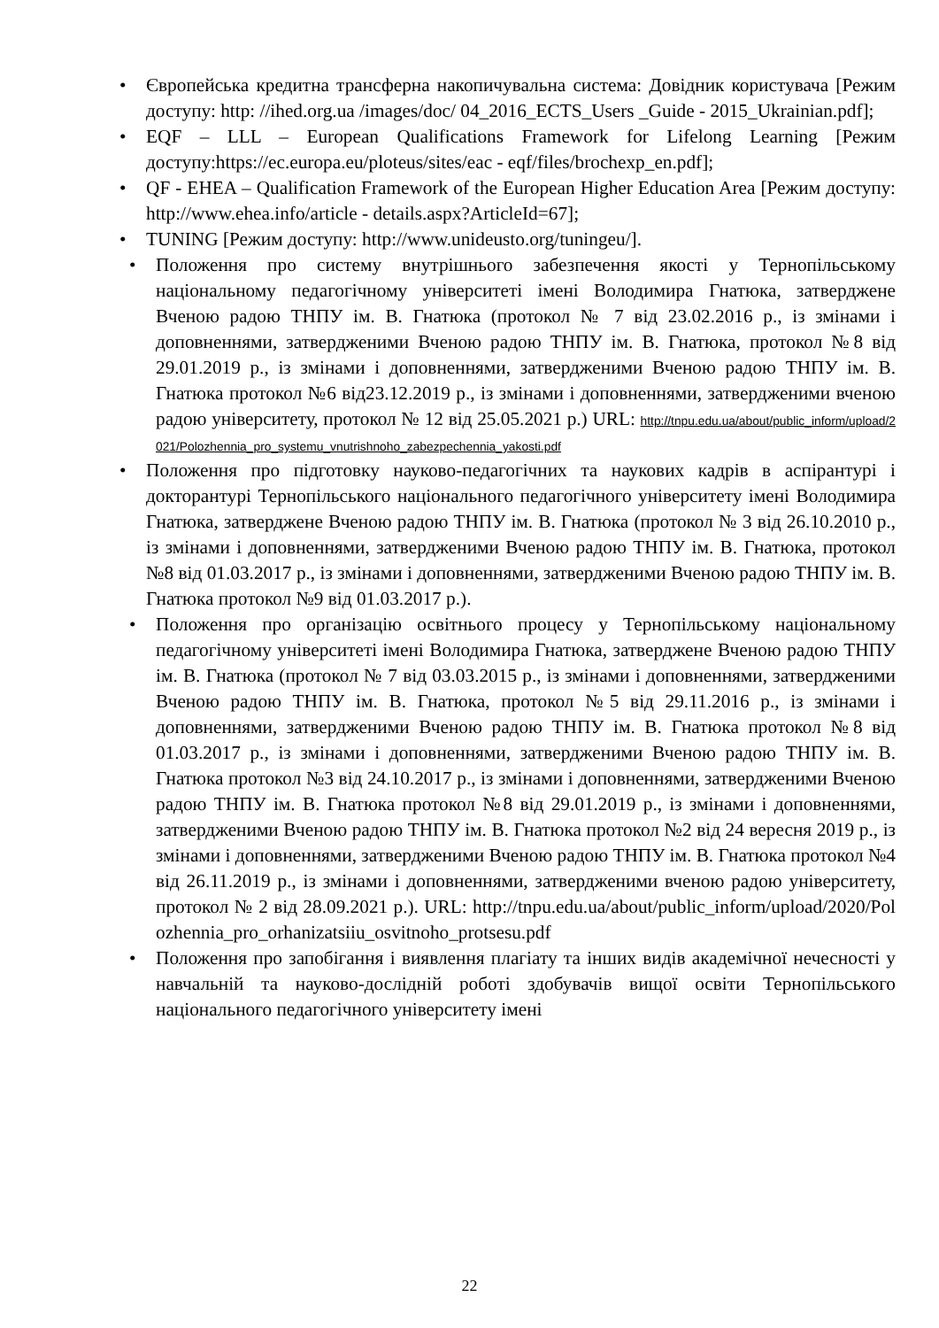• Європейська кредитна трансферна накопичувальна система: Довідник користувача [Режим доступу: http: //ihed.org.ua /images/doc/ 04_2016_ECTS_Users _Guide - 2015_Ukrainian.pdf];
• EQF – LLL – European Qualifications Framework for Lifelong Learning [Режим доступу:https://ec.europa.eu/ploteus/sites/eac - eqf/files/brochexp_en.pdf];
• QF - EHEA – Qualification Framework of the European Higher Education Area [Режим доступу: http://www.ehea.info/article - details.aspx?ArticleId=67];
• TUNING [Режим доступу: http://www.unideusto.org/tuningeu/].
• Положення про систему внутрішнього забезпечення якості у Тернопільському національному педагогічному університеті імені Володимира Гнатюка, затверджене Вченою радою ТНПУ ім. В. Гнатюка (протокол № 7 від 23.02.2016 р., із змінами і доповненнями, затвердженими Вченою радою ТНПУ ім. В. Гнатюка, протокол №8 від 29.01.2019 р., із змінами і доповненнями, затвердженими Вченою радою ТНПУ ім. В. Гнатюка протокол №6 від23.12.2019 р., із змінами і доповненнями, затвердженими вченою радою університету, протокол № 12 від 25.05.2021 р.) URL: http://tnpu.edu.ua/about/public_inform/upload/2021/Polozhennia_pro_systemu_vnutrishnoho_zabezpechennia_yakosti.pdf
• Положення про підготовку науково-педагогічних та наукових кадрів в аспірантурі і докторантурі Тернопільського національного педагогічного університету імені Володимира Гнатюка, затверджене Вченою радою ТНПУ ім. В. Гнатюка (протокол № 3 від 26.10.2010 р., із змінами і доповненнями, затвердженими Вченою радою ТНПУ ім. В. Гнатюка, протокол №8 від 01.03.2017 р., із змінами і доповненнями, затвердженими Вченою радою ТНПУ ім. В. Гнатюка протокол №9 від 01.03.2017 р.).
• Положення про організацію освітнього процесу у Тернопільському національному педагогічному університеті імені Володимира Гнатюка, затверджене Вченою радою ТНПУ ім. В. Гнатюка (протокол № 7 від 03.03.2015 р., із змінами і доповненнями, затвердженими Вченою радою ТНПУ ім. В. Гнатюка, протокол №5 від 29.11.2016 р., із змінами і доповненнями, затвердженими Вченою радою ТНПУ ім. В. Гнатюка протокол №8 від 01.03.2017 р., із змінами і доповненнями, затвердженими Вченою радою ТНПУ ім. В. Гнатюка протокол №3 від 24.10.2017 р., із змінами і доповненнями, затвердженими Вченою радою ТНПУ ім. В. Гнатюка протокол №8 від 29.01.2019 р., із змінами і доповненнями, затвердженими Вченою радою ТНПУ ім. В. Гнатюка протокол №2 від 24 вересня 2019 р., із змінами і доповненнями, затвердженими Вченою радою ТНПУ ім. В. Гнатюка протокол №4 від 26.11.2019 р., із змінами і доповненнями, затвердженими вченою радою університету, протокол № 2 від 28.09.2021 р.). URL: http://tnpu.edu.ua/about/public_inform/upload/2020/Polozhennia_pro_orhanizatsiiu_osvitnoho_protsesu.pdf
• Положення про запобігання і виявлення плагіату та інших видів академічної нечесності у навчальній та науково-дослідній роботі здобувачів вищої освіти Тернопільського національного педагогічного університету імені
22